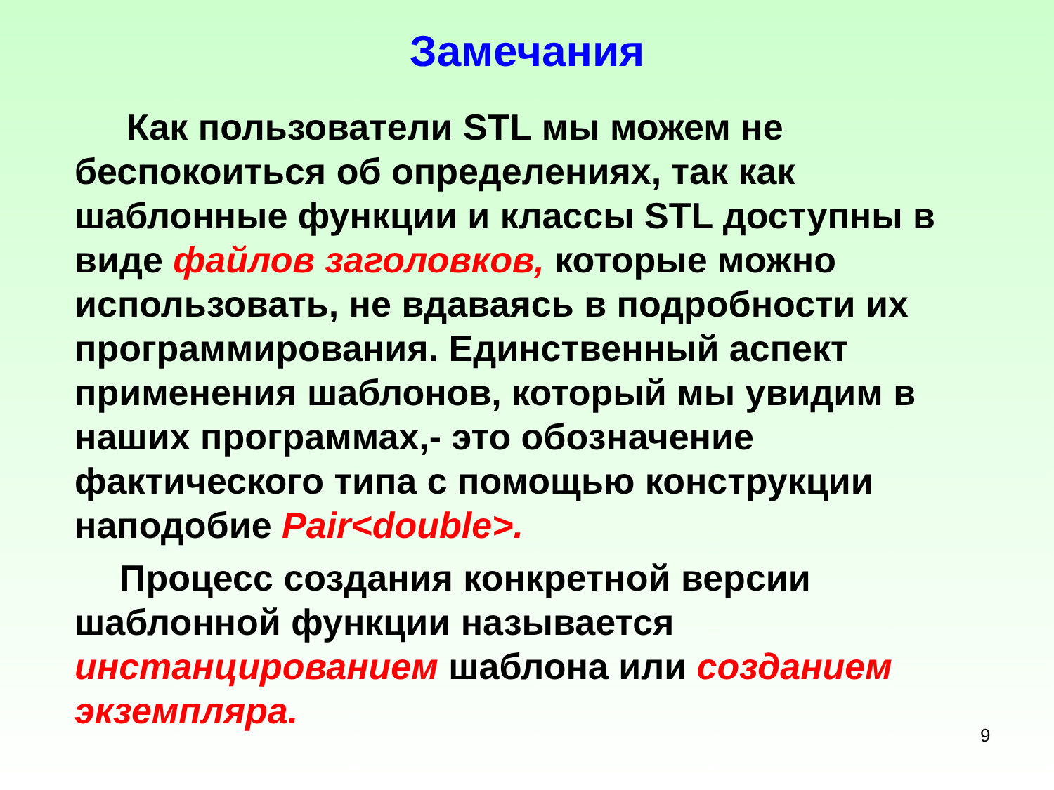Замечания
Как пользователи STL мы можем не беспокоиться об определениях, так как шаблонные функции и классы STL доступны в виде файлов заголовков, которые можно использовать, не вдаваясь в подробности их программирования. Единственный аспект применения шаблонов, который мы увидим в наших программах,- это обозначение фактического типа с помощью конструкции наподобие Pair<double>.
Процесс создания конкретной версии шаблонной функции называется инстанцированием шаблона или созданием экземпляра.
9